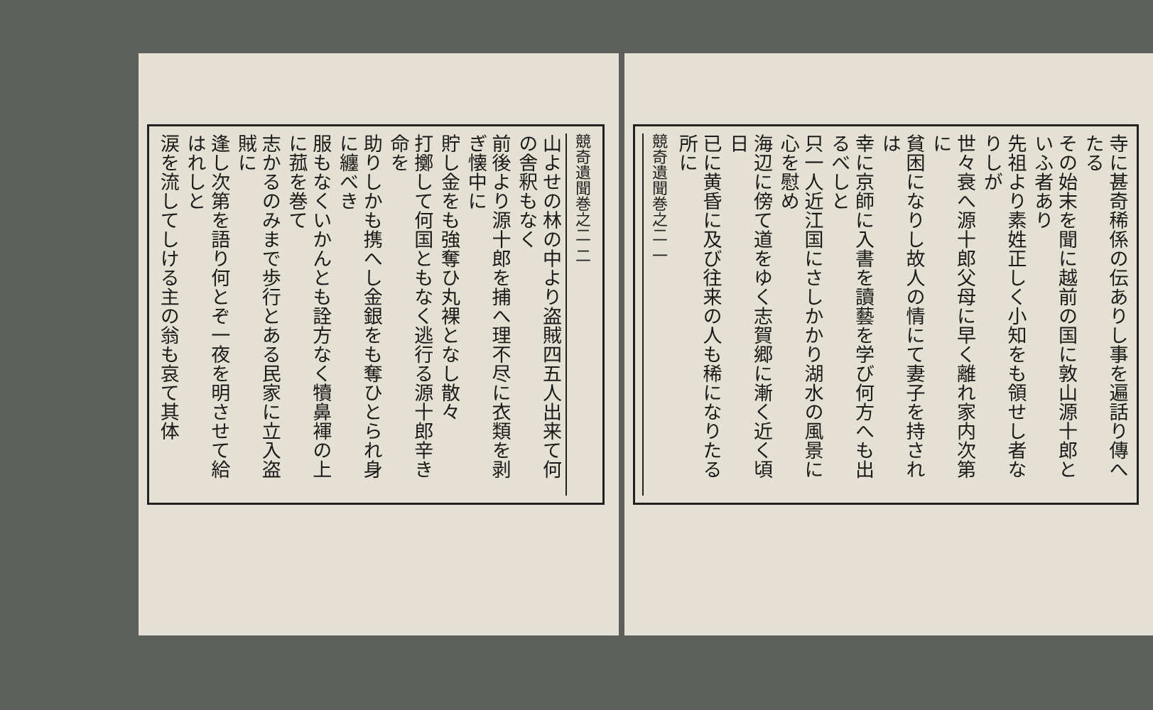競奇遺聞巻之二 二
山よせの林の中より盗賊四五人出来て何の舎釈もなく
前後より源十郎を捕へ理不尽に衣類を剥ぎ懐中に
貯し金をも強奪ひ丸裸となし散々
打擲して何国ともなく逃行る源十郎辛き命を
助りしかも携へし金銀をも奪ひとられ身に纏べき
服もなくいかんとも詮方なく犢鼻褌の上に菰を巻て
志かるのみまで歩行とある民家に立入盗賊に
逢し次第を語り何とぞ一夜を明させて給はれしと
涙を流してしける主の翁も哀て其体
寺に甚奇稀係の伝ありし事を遍話り傳へたる
その始末を聞に越前の国に敦山源十郎といふ者あり
先祖より素姓正しく小知をも領せし者なりしが
世々衰へ源十郎父母に早く離れ家内次第に
貧困になりし故人の情にて妻子を持されは
幸に京師に入書を讀藝を学び何方へも出るべしと
只一人近江国にさしかかり湖水の風景に心を慰め
海辺に傍て道をゆく志賀郷に漸く近く頃日
已に黄昏に及び往来の人も稀になりたる所に
競奇遺聞巻之二 一